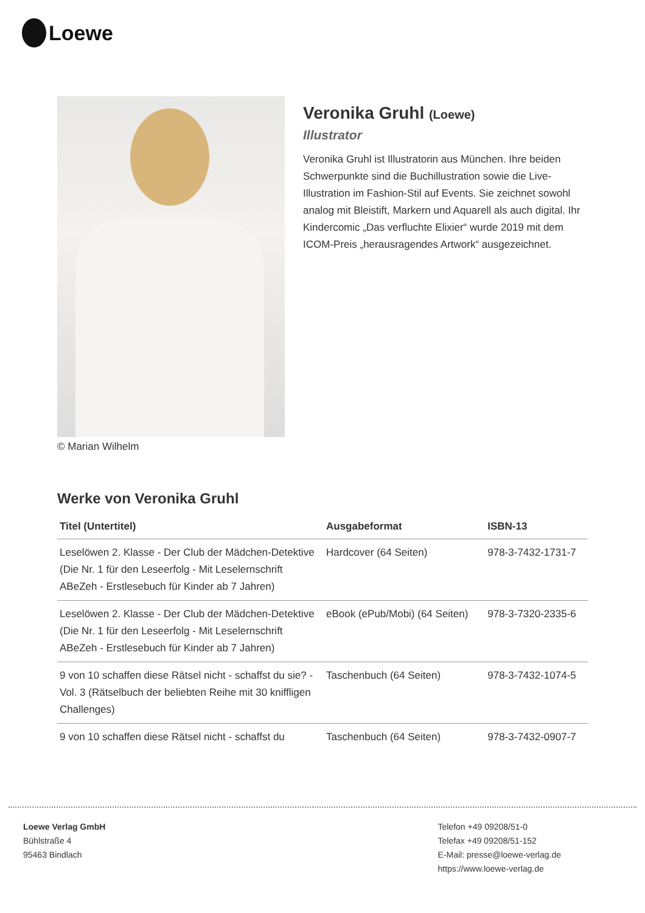Loewe
© Marian Wilhelm
Veronika Gruhl (Loewe)
Illustrator
Veronika Gruhl ist Illustratorin aus München. Ihre beiden Schwerpunkte sind die Buchillustration sowie die Live-Illustration im Fashion-Stil auf Events. Sie zeichnet sowohl analog mit Bleistift, Markern und Aquarell als auch digital. Ihr Kindercomic „Das verfluchte Elixier“ wurde 2019 mit dem ICOM-Preis „herausragendes Artwork“ ausgezeichnet.
Werke von Veronika Gruhl
| Titel (Untertitel) | Ausgabeformat | ISBN-13 |
| --- | --- | --- |
| Leselöwen 2. Klasse - Der Club der Mädchen-Detektive (Die Nr. 1 für den Leseerfolg - Mit Leselernschrift ABeZeh - Erstlesebuch für Kinder ab 7 Jahren) | Hardcover (64 Seiten) | 978-3-7432-1731-7 |
| Leselöwen 2. Klasse - Der Club der Mädchen-Detektive (Die Nr. 1 für den Leseerfolg - Mit Leselernschrift ABeZeh - Erstlesebuch für Kinder ab 7 Jahren) | eBook (ePub/Mobi) (64 Seiten) | 978-3-7320-2335-6 |
| 9 von 10 schaffen diese Rätsel nicht - schaffst du sie? - Vol. 3 (Rätselbuch der beliebten Reihe mit 30 kniffligen Challenges) | Taschenbuch (64 Seiten) | 978-3-7432-1074-5 |
| 9 von 10 schaffen diese Rätsel nicht - schaffst du | Taschenbuch (64 Seiten) | 978-3-7432-0907-7 |
Loewe Verlag GmbH
Bühlstraße 4
95463 Bindlach
Telefon +49 09208/51-0
Telefax +49 09208/51-152
E-Mail: presse@loewe-verlag.de
https://www.loewe-verlag.de